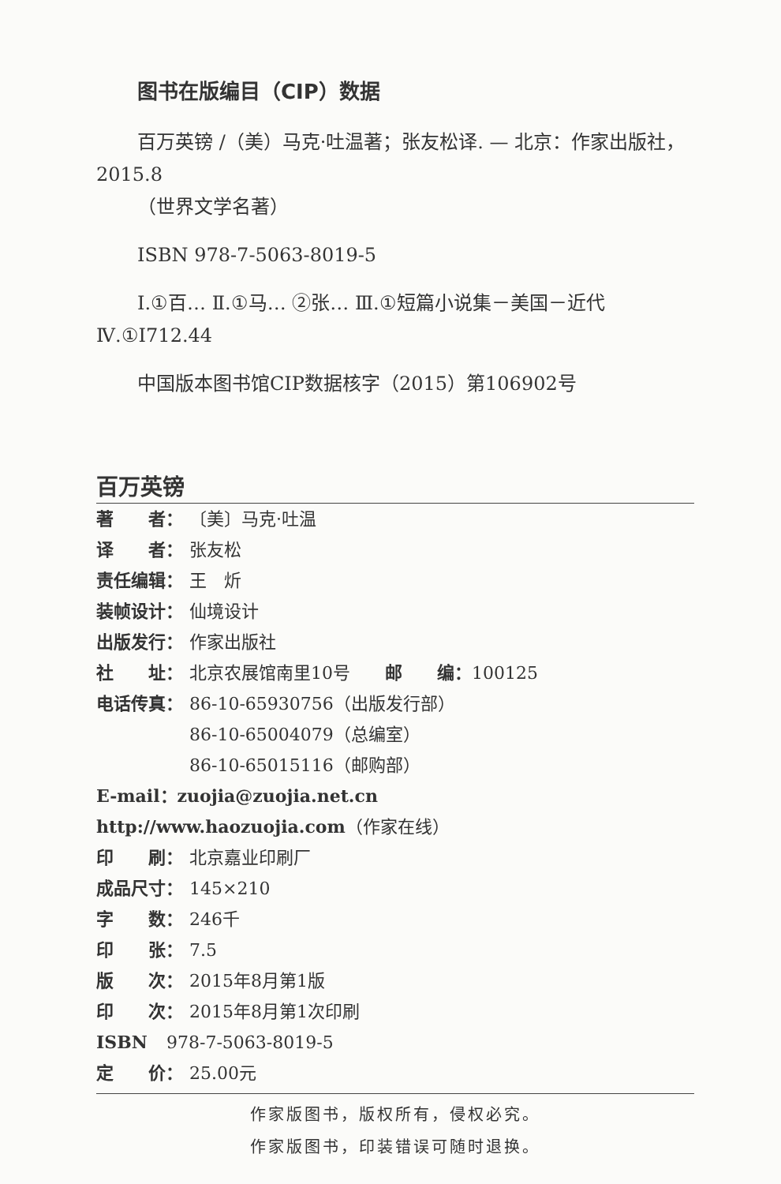图书在版编目（CIP）数据
百万英镑 /（美）马克·吐温著；张友松译. — 北京：作家出版社，2015.8
（世界文学名著）
ISBN 978-7-5063-8019-5
Ⅰ.①百… Ⅱ.①马… ②张… Ⅲ.①短篇小说集－美国－近代 Ⅳ.①I712.44
中国版本图书馆CIP数据核字（2015）第106902号
百万英镑
著　　者： 〔美〕马克·吐温
译　　者： 张友松
责任编辑： 王　炘
装帧设计： 仙境设计
出版发行： 作家出版社
社　　址： 北京农展馆南里10号　　邮　　编：100125
电话传真： 86-10-65930756（出版发行部）
86-10-65004079（总编室）
86-10-65015116（邮购部）
E-mail：zuojia@zuojia.net.cn
http://www.haozuojia.com（作家在线）
印　　刷： 北京嘉业印刷厂
成品尺寸： 145×210
字　　数： 246千
印　　张： 7.5
版　　次： 2015年8月第1版
印　　次： 2015年8月第1次印刷
ISBN 978-7-5063-8019-5
定　　价： 25.00元
作家版图书，版权所有，侵权必究。
作家版图书，印装错误可随时退换。